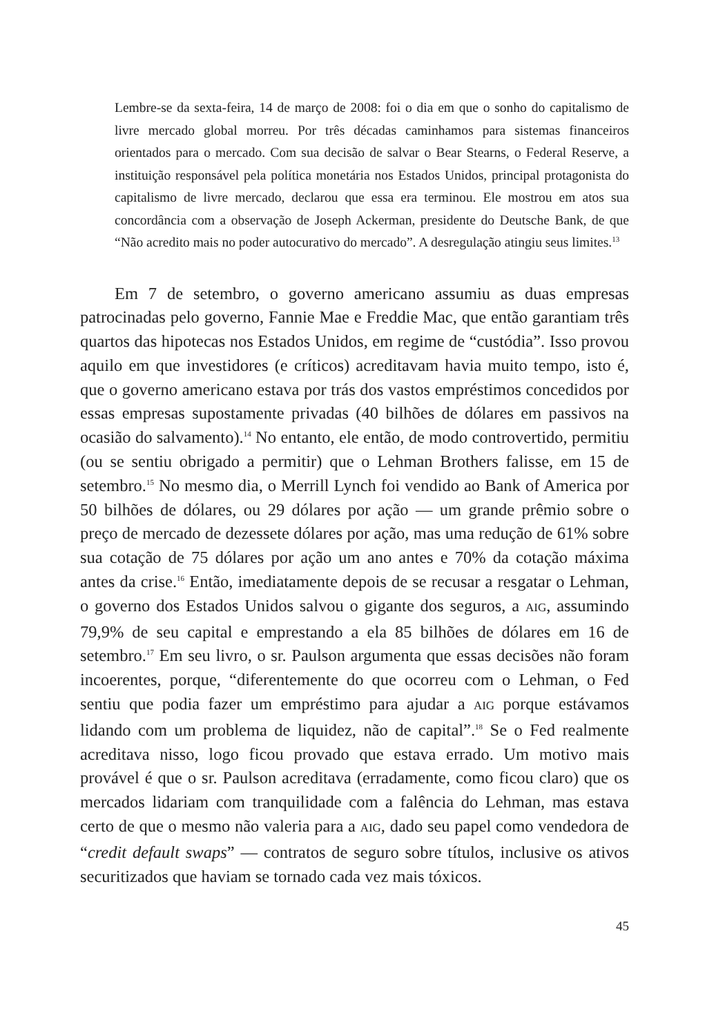Lembre-se da sexta-feira, 14 de março de 2008: foi o dia em que o sonho do capitalismo de livre mercado global morreu. Por três décadas caminhamos para sistemas financeiros orientados para o mercado. Com sua decisão de salvar o Bear Stearns, o Federal Reserve, a instituição responsável pela política monetária nos Estados Unidos, principal protagonista do capitalismo de livre mercado, declarou que essa era terminou. Ele mostrou em atos sua concordância com a observação de Joseph Ackerman, presidente do Deutsche Bank, de que “Não acredito mais no poder autocurativo do mercado”. A desregulação atingiu seus limites.<sup>13</sup>
Em 7 de setembro, o governo americano assumiu as duas empresas patrocinadas pelo governo, Fannie Mae e Freddie Mac, que então garantiam três quartos das hipotecas nos Estados Unidos, em regime de “custódia”. Isso provou aquilo em que investidores (e críticos) acreditavam havia muito tempo, isto é, que o governo americano estava por trás dos vastos empréstimos concedidos por essas empresas supostamente privadas (40 bilhões de dólares em passivos na ocasião do salvamento).<sup>14</sup> No entanto, ele então, de modo controvertido, permitiu (ou se sentiu obrigado a permitir) que o Lehman Brothers falisse, em 15 de setembro.<sup>15</sup> No mesmo dia, o Merrill Lynch foi vendido ao Bank of America por 50 bilhões de dólares, ou 29 dólares por ação — um grande prêmio sobre o preço de mercado de dezessete dólares por ação, mas uma redução de 61% sobre sua cotação de 75 dólares por ação um ano antes e 70% da cotação máxima antes da crise.<sup>16</sup> Então, imediatamente depois de se recusar a resgatar o Lehman, o governo dos Estados Unidos salvou o gigante dos seguros, a AIG, assumindo 79,9% de seu capital e emprestando a ela 85 bilhões de dólares em 16 de setembro.<sup>17</sup> Em seu livro, o sr. Paulson argumenta que essas decisões não foram incoerentes, porque, “diferentemente do que ocorreu com o Lehman, o Fed sentiu que podia fazer um empréstimo para ajudar a AIG porque estávamos lidando com um problema de liquidez, não de capital”.<sup>18</sup> Se o Fed realmente acreditava nisso, logo ficou provado que estava errado. Um motivo mais provável é que o sr. Paulson acreditava (erradamente, como ficou claro) que os mercados lidariam com tranquilidade com a falência do Lehman, mas estava certo de que o mesmo não valeria para a AIG, dado seu papel como vendedora de “credit default swaps” — contratos de seguro sobre títulos, inclusive os ativos securitizados que haviam se tornado cada vez mais tóxicos.
45